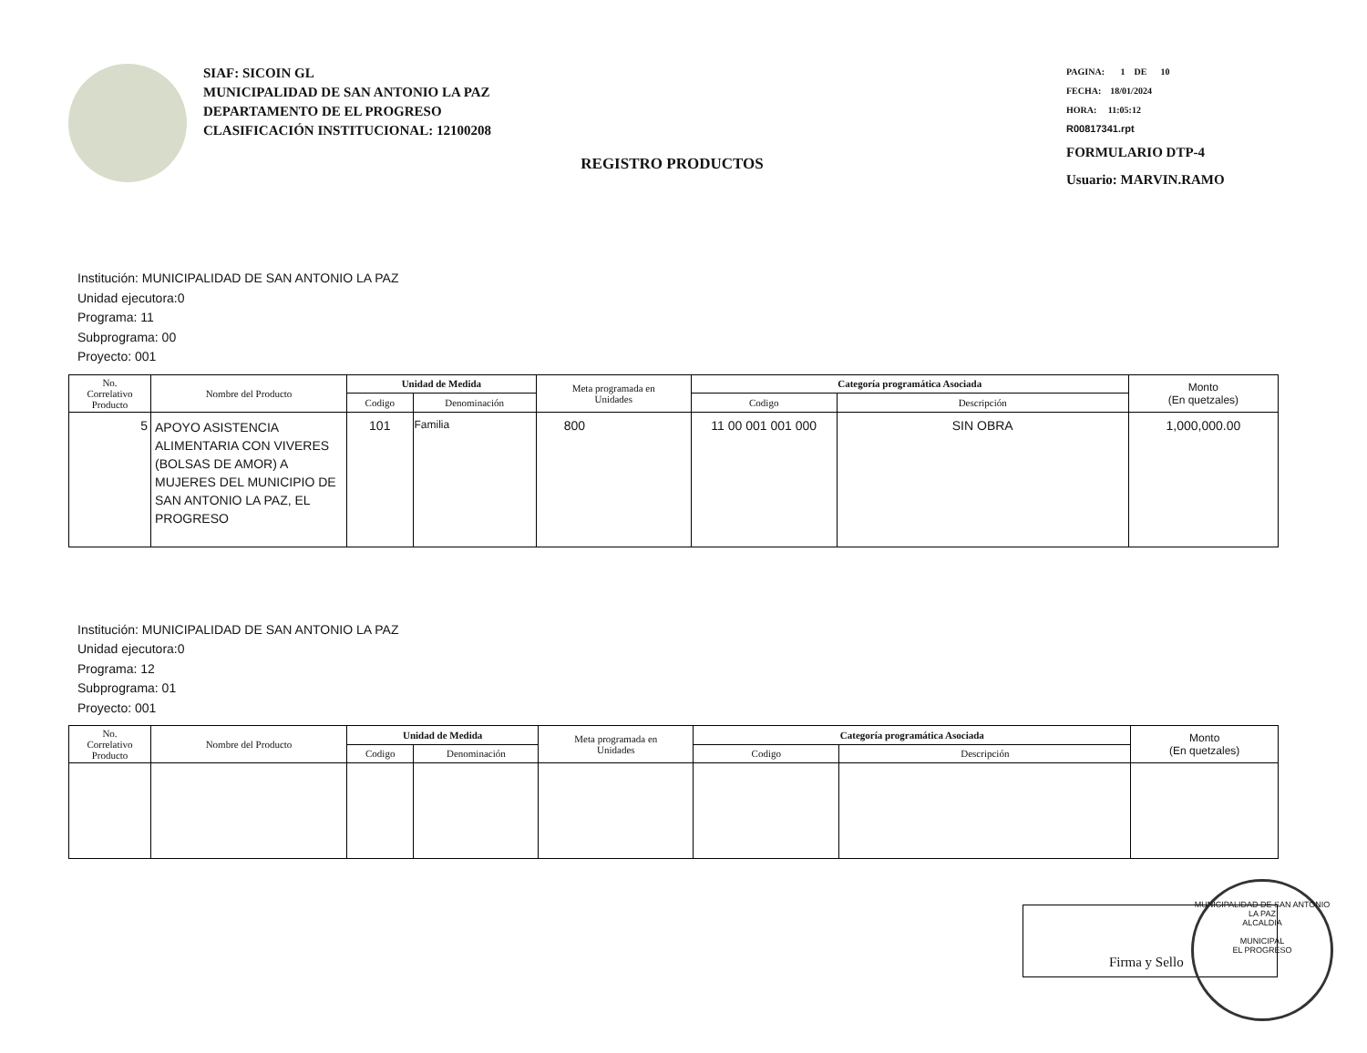SIAF: SICOIN GL
MUNICIPALIDAD DE SAN ANTONIO LA PAZ
DEPARTAMENTO DE EL PROGRESO
CLASIFICACIÓN INSTITUCIONAL: 12100208
PAGINA: 1 DE 10
FECHA: 18/01/2024
HORA: 11:05:12
R00817341.rpt
FORMULARIO DTP-4
Usuario: MARVIN.RAMO
REGISTRO PRODUCTOS
Institución: MUNICIPALIDAD DE SAN ANTONIO LA PAZ
Unidad ejecutora:0
Programa: 11
Subprograma: 00
Proyecto: 001
| No. Correlativo Producto | Nombre del Producto | Unidad de Medida | | Meta programada en Unidades | Categoría programática Asociada | | Monto (En quetzales) |
| --- | --- | --- | --- | --- | --- | --- | --- |
| | | Codigo | Denominación | | Codigo | Descripción | |
| 5 | APOYO ASISTENCIA ALIMENTARIA CON VIVERES (BOLSAS DE AMOR) A MUJERES DEL MUNICIPIO DE SAN ANTONIO LA PAZ, EL PROGRESO | 101 | Familia | 800 | 11 00 001 001 000 | SIN OBRA | 1,000,000.00 |
Institución: MUNICIPALIDAD DE SAN ANTONIO LA PAZ
Unidad ejecutora:0
Programa: 12
Subprograma: 01
Proyecto: 001
| No. Correlativo Producto | Nombre del Producto | Unidad de Medida | | Meta programada en Unidades | Categoría programática Asociada | | Monto (En quetzales) |
| --- | --- | --- | --- | --- | --- | --- | --- |
| | | Codigo | Denominación | | Codigo | Descripción | |
Firma y Sello
MUNICIPALIDAD DE SAN ANTONIO LA PAZ
ALCALDIA
MUNICIPAL
EL PROGRESO